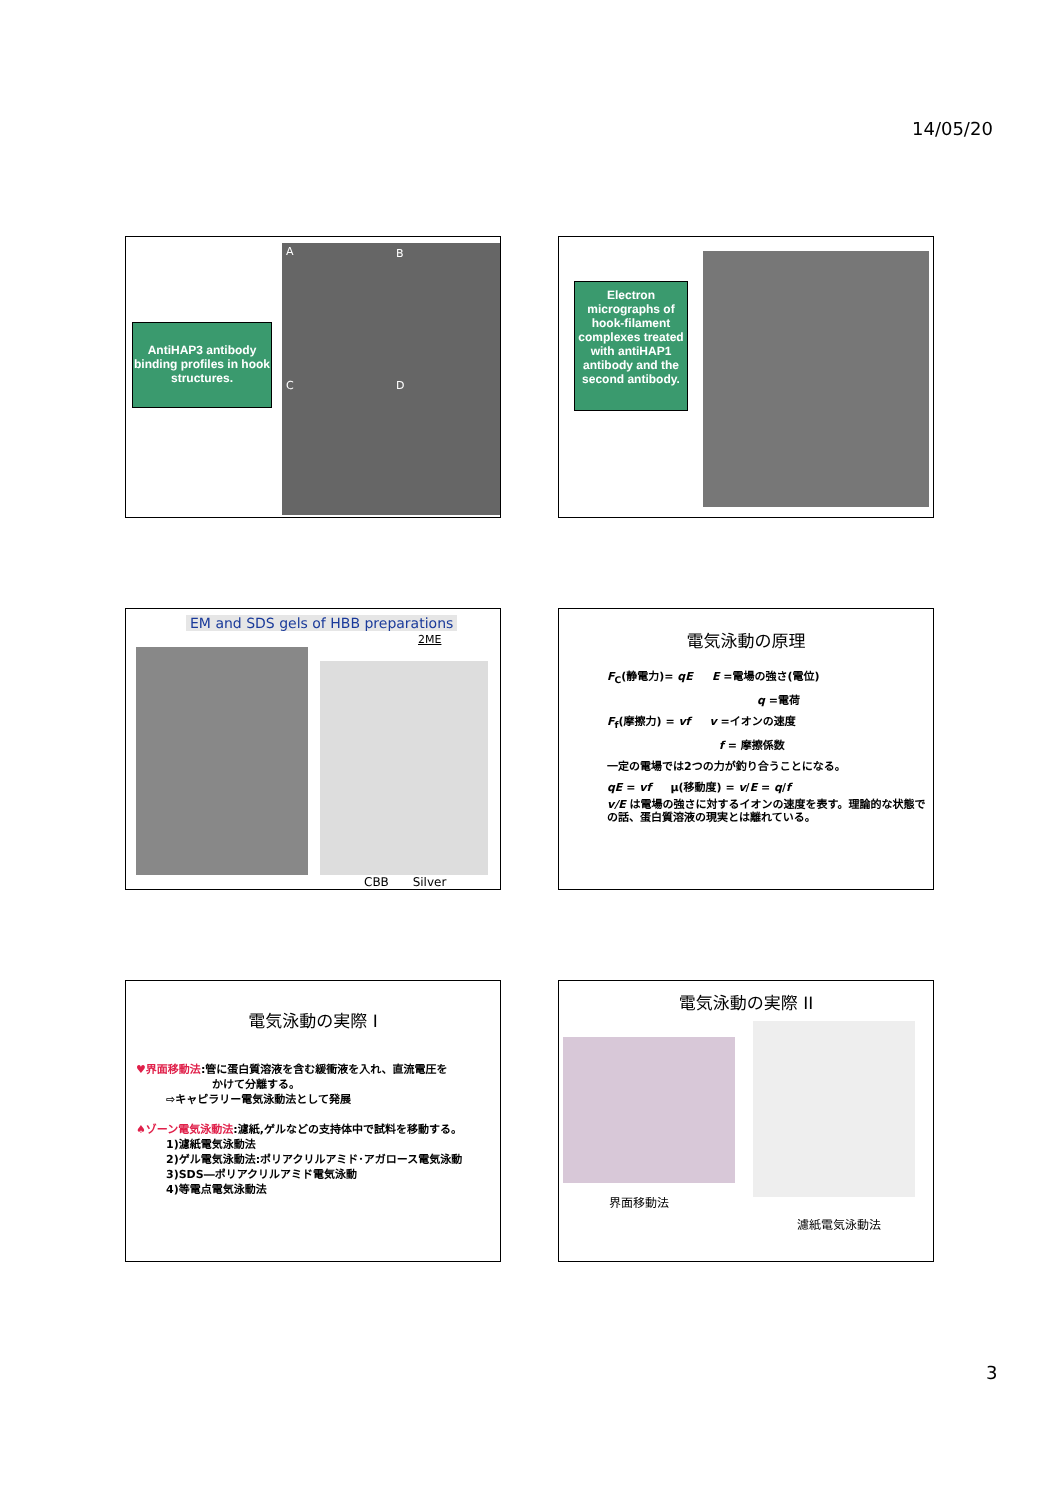14/05/20
AntiHAP3 antibody binding profiles in hook structures.
A B
C D
Electron micrographs of hook-filament complexes treated with antiHAP1 antibody and the second antibody.
EM and SDS gels of HBB preparations
2ME
CBB Silver
電気泳動の原理
F<sub>C</sub>(静電力)= qE E =電場の強さ(電位)
q =電荷
F<sub>f</sub>(摩擦力) = vf v =イオンの速度
f = 摩擦係数
一定の電場では2つの力が釣り合うことになる。
qE = vf μ(移動度) = v/E = q/f
v/E は電場の強さに対するイオンの速度を表す。理論的な状態での話、蛋白質溶液の現実とは離れている。
電気泳動の実際 I
♥界面移動法:管に蛋白質溶液を含む緩衝液を入れ、直流電圧を
かけて分離する。
⇨キャピラリー電気泳動法として発展
♠ゾーン電気泳動法:濾紙,ゲルなどの支持体中で試料を移動する。
1)濾紙電気泳動法
2)ゲル電気泳動法:ポリアクリルアミド･アガロース電気泳動
3)SDS―ポリアクリルアミド電気泳動
4)等電点電気泳動法
電気泳動の実際 II
界面移動法
濾紙電気泳動法
3